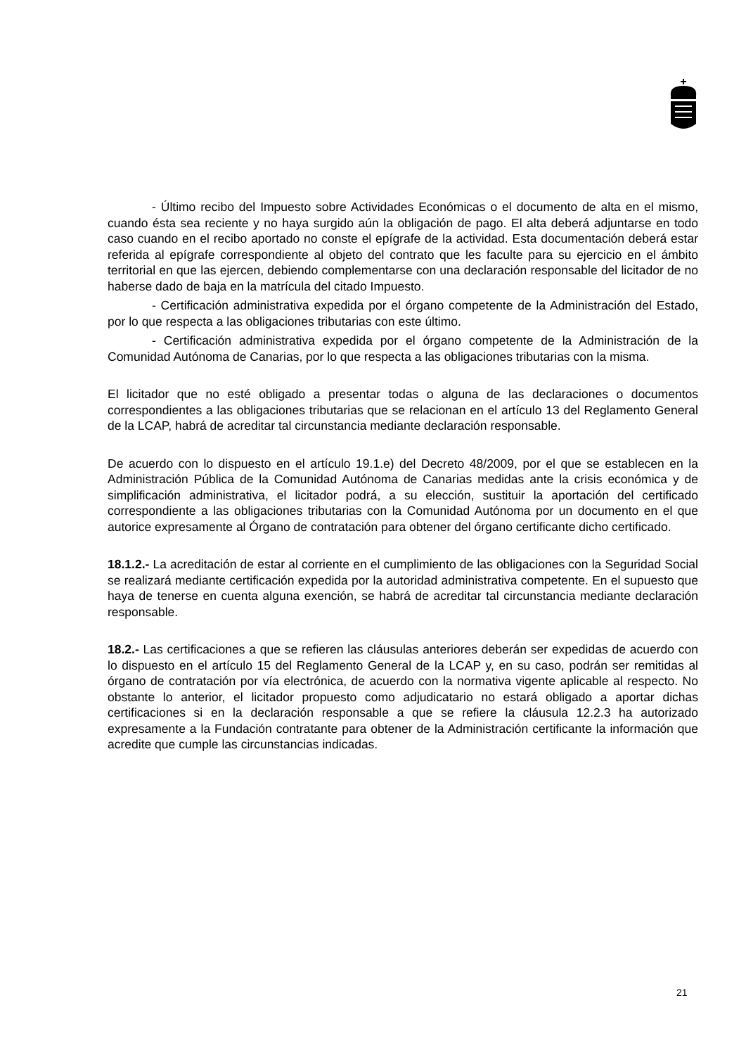- Último recibo del Impuesto sobre Actividades Económicas o el documento de alta en el mismo, cuando ésta sea reciente y no haya surgido aún la obligación de pago. El alta deberá adjuntarse en todo caso cuando en el recibo aportado no conste el epígrafe de la actividad. Esta documentación deberá estar referida al epígrafe correspondiente al objeto del contrato que les faculte para su ejercicio en el ámbito territorial en que las ejercen, debiendo complementarse con una declaración responsable del licitador de no haberse dado de baja en la matrícula del citado Impuesto.
- Certificación administrativa expedida por el órgano competente de la Administración del Estado, por lo que respecta a las obligaciones tributarias con este último.
- Certificación administrativa expedida por el órgano competente de la Administración de la Comunidad Autónoma de Canarias, por lo que respecta a las obligaciones tributarias con la misma.
El licitador que no esté obligado a presentar todas o alguna de las declaraciones o documentos correspondientes a las obligaciones tributarias que se relacionan en el artículo 13 del Reglamento General de la LCAP, habrá de acreditar tal circunstancia mediante declaración responsable.
De acuerdo con lo dispuesto en el artículo 19.1.e) del Decreto 48/2009, por el que se establecen en la Administración Pública de la Comunidad Autónoma de Canarias medidas ante la crisis económica y de simplificación administrativa, el licitador podrá, a su elección, sustituir la aportación del certificado correspondiente a las obligaciones tributarias con la Comunidad Autónoma por un documento en el que autorice expresamente al Órgano de contratación para obtener del órgano certificante dicho certificado.
18.1.2.- La acreditación de estar al corriente en el cumplimiento de las obligaciones con la Seguridad Social se realizará mediante certificación expedida por la autoridad administrativa competente. En el supuesto que haya de tenerse en cuenta alguna exención, se habrá de acreditar tal circunstancia mediante declaración responsable.
18.2.- Las certificaciones a que se refieren las cláusulas anteriores deberán ser expedidas de acuerdo con lo dispuesto en el artículo 15 del Reglamento General de la LCAP y, en su caso, podrán ser remitidas al órgano de contratación por vía electrónica, de acuerdo con la normativa vigente aplicable al respecto. No obstante lo anterior, el licitador propuesto como adjudicatario no estará obligado a aportar dichas certificaciones si en la declaración responsable a que se refiere la cláusula 12.2.3 ha autorizado expresamente a la Fundación contratante para obtener de la Administración certificante la información que acredite que cumple las circunstancias indicadas.
21